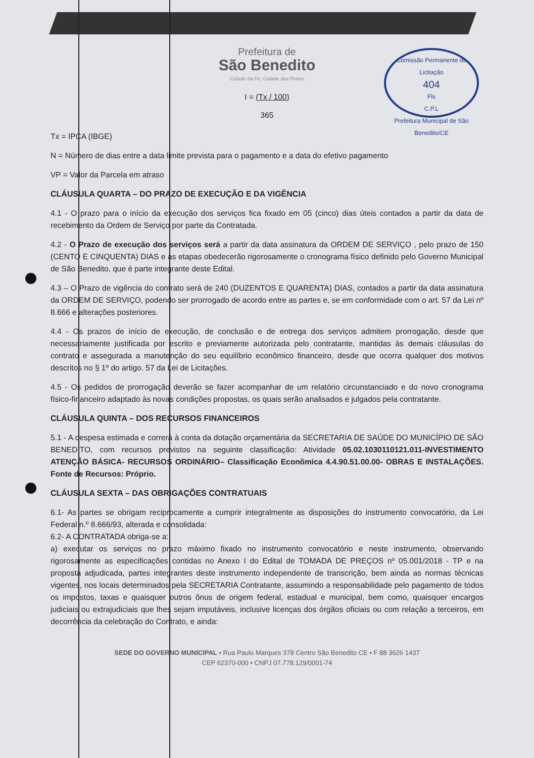Comissão Permanente de Licitação
404
Fls
C.P.L
Prefeitura Municipal de São Benedito/CE
Prefeitura de
São Benedito
Cidade da Fé, Cidade das Flores
I = (Tx / 100)
365
Tx = IPCA (IBGE)
N = Número de dias entre a data limite prevista para o pagamento e a data do efetivo pagamento
VP = Valor da Parcela em atraso
CLÁUSULA QUARTA – DO PRAZO DE EXECUÇÃO E DA VIGÊNCIA
4.1 - O prazo para o início da execução dos serviços fica fixado em 05 (cinco) dias úteis contados a partir da data de recebimento da Ordem de Serviço por parte da Contratada.
4.2 - O Prazo de execução dos serviços será a partir da data assinatura da ORDEM DE SERVIÇO , pelo prazo de 150 (CENTO E CINQUENTA) DIAS e as etapas obedecerão rigorosamente o cronograma físico definido pelo Governo Municipal de São Benedito, que é parte integrante deste Edital.
4.3 – O Prazo de vigência do contrato será de 240 (DUZENTOS E QUARENTA) DIAS, contados a partir da data assinatura da ORDEM DE SERVIÇO, podendo ser prorrogado de acordo entre as partes e, se em conformidade com o art. 57 da Lei nº 8.666 e alterações posteriores.
4.4 - Os prazos de início de execução, de conclusão e de entrega dos serviços admitem prorrogação, desde que necessariamente justificada por escrito e previamente autorizada pelo contratante, mantidas às demais cláusulas do contrato e assegurada a manutenção do seu equilíbrio econômico financeiro, desde que ocorra qualquer dos motivos descritos no § 1º do artigo. 57 da Lei de Licitações.
4.5 - Os pedidos de prorrogação deverão se fazer acompanhar de um relatório circunstanciado e do novo cronograma físico-financeiro adaptado às novas condições propostas, os quais serão analisados e julgados pela contratante.
CLÁUSULA QUINTA – DOS RECURSOS FINANCEIROS
5.1 - A despesa estimada e correrá à conta da dotação orçamentária da SECRETARIA DE SAÚDE DO MUNICÍPIO DE SÃO BENEDITO, com recursos previstos na seguinte classificação: Atividade 05.02.1030110121.011-INVESTIMENTO ATENÇÃO BÁSICA- RECURSOS ORDINÁRIO– Classificação Econômica 4.4.90.51.00.00- OBRAS E INSTALAÇÕES. Fonte de Recursos: Próprio.
CLÁUSULA SEXTA – DAS OBRIGAÇÕES CONTRATUAIS
6.1- As partes se obrigam reciprocamente a cumprir integralmente as disposições do instrumento convocatório, da Lei Federal n.º 8.666/93, alterada e consolidada:
6.2- A CONTRATADA obriga-se a:
a) executar os serviços no prazo máximo fixado no instrumento convocatório e neste instrumento, observando rigorosamente as especificações contidas no Anexo I do Edital de TOMADA DE PREÇOS nº 05.001/2018 - TP e na proposta adjudicada, partes integrantes deste instrumento independente de transcrição, bem ainda as normas técnicas vigentes, nos locais determinados pela SECRETARIA Contratante, assumindo a responsabilidade pelo pagamento de todos os impostos, taxas e quaisquer outros ônus de origem federal, estadual e municipal, bem como, quaisquer encargos judiciais ou extrajudiciais que lhes sejam imputáveis, inclusive licenças dos órgãos oficiais ou com relação a terceiros, em decorrência da celebração do Contrato, e ainda:
SEDE DO GOVERNO MUNICIPAL • Rua Paulo Marques 378 Centro São Benedito CE • F 88 3626 1437
CEP 62370-000 • CNPJ 07.778.129/0001-74